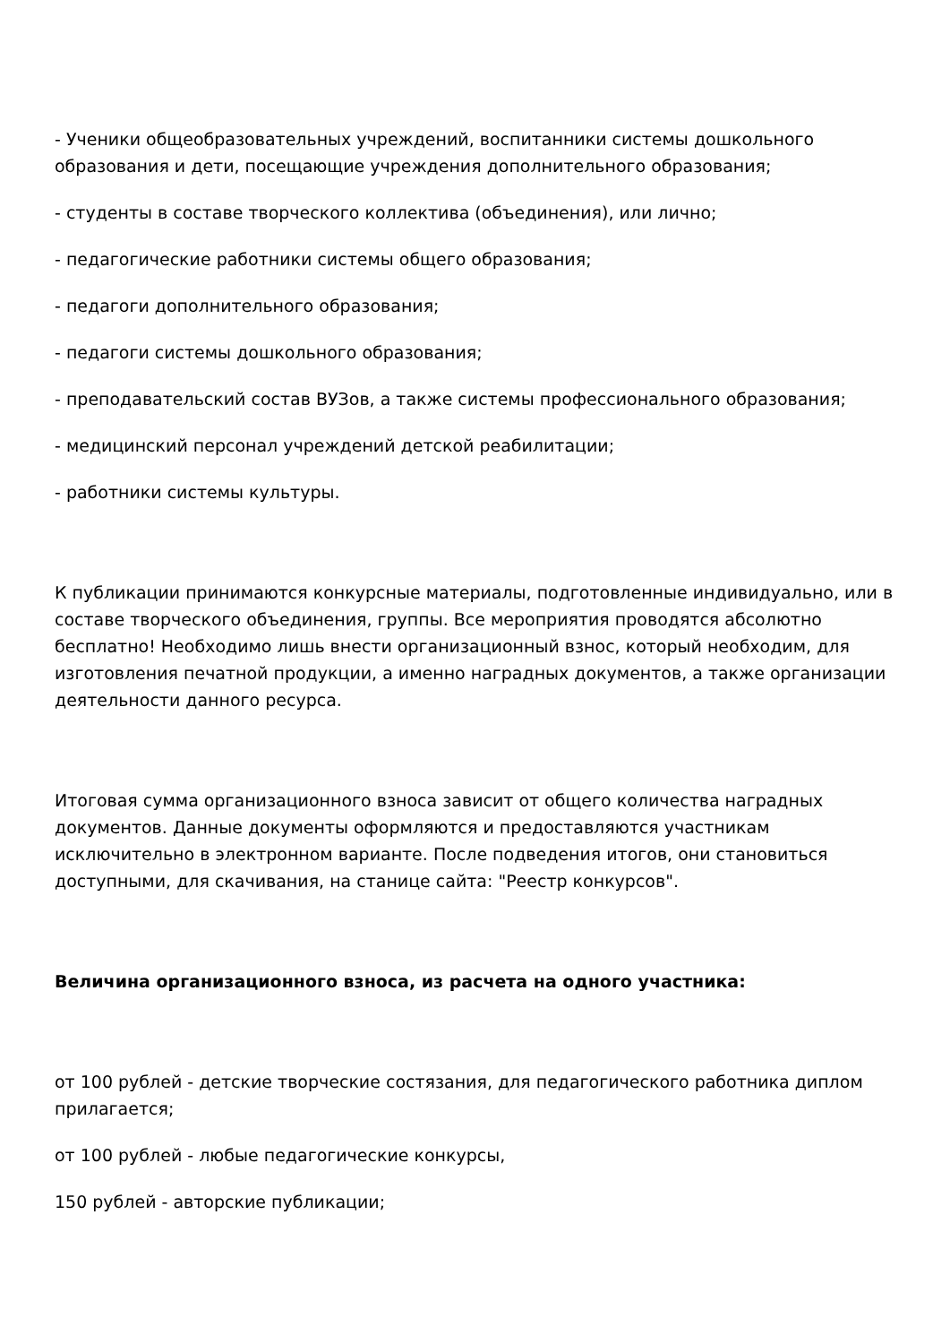- Ученики общеобразовательных учреждений, воспитанники системы дошкольного образования и дети, посещающие учреждения дополнительного образования;
- студенты в составе творческого коллектива (объединения), или лично;
- педагогические работники системы общего образования;
- педагоги дополнительного образования;
- педагоги системы дошкольного образования;
- преподавательский состав ВУЗов, а также системы профессионального образования;
- медицинский персонал учреждений детской реабилитации;
- работники системы культуры.
К публикации принимаются конкурсные материалы, подготовленные индивидуально, или в составе творческого объединения, группы. Все мероприятия проводятся абсолютно бесплатно! Необходимо лишь внести организационный взнос, который необходим, для изготовления печатной продукции, а именно наградных документов, а также организации деятельности данного ресурса.
Итоговая сумма организационного взноса зависит от общего количества наградных документов. Данные документы оформляются и предоставляются участникам исключительно в электронном варианте. После подведения итогов, они становиться доступными, для скачивания, на станице сайта: "Реестр конкурсов".
Величина организационного взноса, из расчета на одного участника:
от 100 рублей - детские творческие состязания, для педагогического работника диплом прилагается;
от 100 рублей - любые педагогические конкурсы,
150 рублей - авторские публикации;